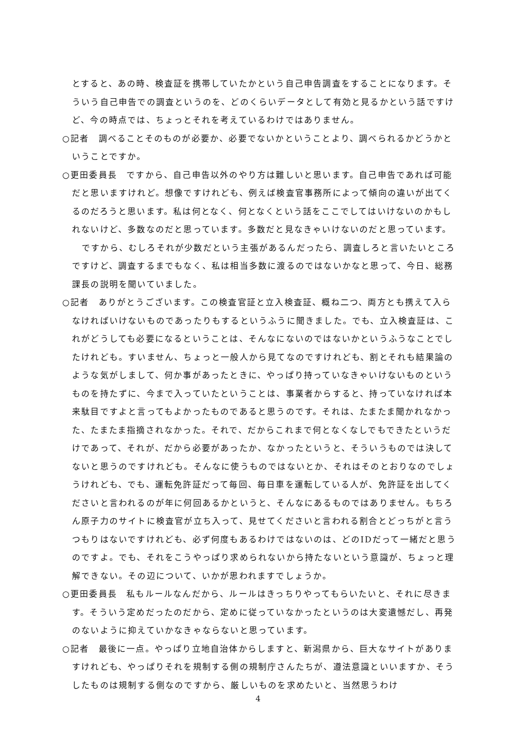とすると、あの時、検査証を携帯していたかという自己申告調査をすることになります。そういう自己申告での調査というのを、どのくらいデータとして有効と見るかという話ですけど、今の時点では、ちょっとそれを考えているわけではありません。
○記者　調べることそのものが必要か、必要でないかということより、調べられるかどうかということですか。
○更田委員長　ですから、自己申告以外のやり方は難しいと思います。自己申告であれば可能だと思いますけれど。想像ですけれども、例えば検査官事務所によって傾向の違いが出てくるのだろうと思います。私は何となく、何となくという話をここでしてはいけないのかもしれないけど、多数なのだと思っています。多数だと見なきゃいけないのだと思っています。
ですから、むしろそれが少数だという主張があるんだったら、調査しろと言いたいところですけど、調査するまでもなく、私は相当多数に渡るのではないかなと思って、今日、総務課長の説明を聞いていました。
○記者　ありがとうございます。この検査官証と立入検査証、概ね二つ、両方とも携えて入らなければいけないものであったりもするというふうに聞きました。でも、立入検査証は、これがどうしても必要になるということは、そんなにないのではないかというふうなことでしたけれども。すいません、ちょっと一般人から見てなのですけれども、割とそれも結果論のような気がしまして、何か事があったときに、やっぱり持っていなきゃいけないものというものを持たずに、今まで入っていたということは、事業者からすると、持っていなければ本来駄目ですよと言ってもよかったものであると思うのです。それは、たまたま聞かれなかった、たまたま指摘されなかった。それで、だからこれまで何となくなしでもできたというだけであって、それが、だから必要があったか、なかったというと、そういうものでは決してないと思うのですけれども。そんなに使うものではないとか、それはそのとおりなのでしょうけれども、でも、運転免許証だって毎回、毎日車を運転している人が、免許証を出してくださいと言われるのが年に何回あるかというと、そんなにあるものではありません。もちろん原子力のサイトに検査官が立ち入って、見せてくださいと言われる割合とどっちがと言うつもりはないですけれども、必ず何度もあるわけではないのは、どのIDだって一緒だと思うのですよ。でも、それをこうやっぱり求められないから持たないという意識が、ちょっと理解できない。その辺について、いかが思われますでしょうか。
○更田委員長　私もルールなんだから、ルールはきっちりやってもらいたいと、それに尽きます。そういう定めだったのだから、定めに従っていなかったというのは大変遺憾だし、再発のないように抑えていかなきゃならないと思っています。
○記者　最後に一点。やっぱり立地自治体からしますと、新潟県から、巨大なサイトがありますけれども、やっぱりそれを規制する側の規制庁さんたちが、遵法意識といいますか、そうしたものは規制する側なのですから、厳しいものを求めたいと、当然思うわけ
4